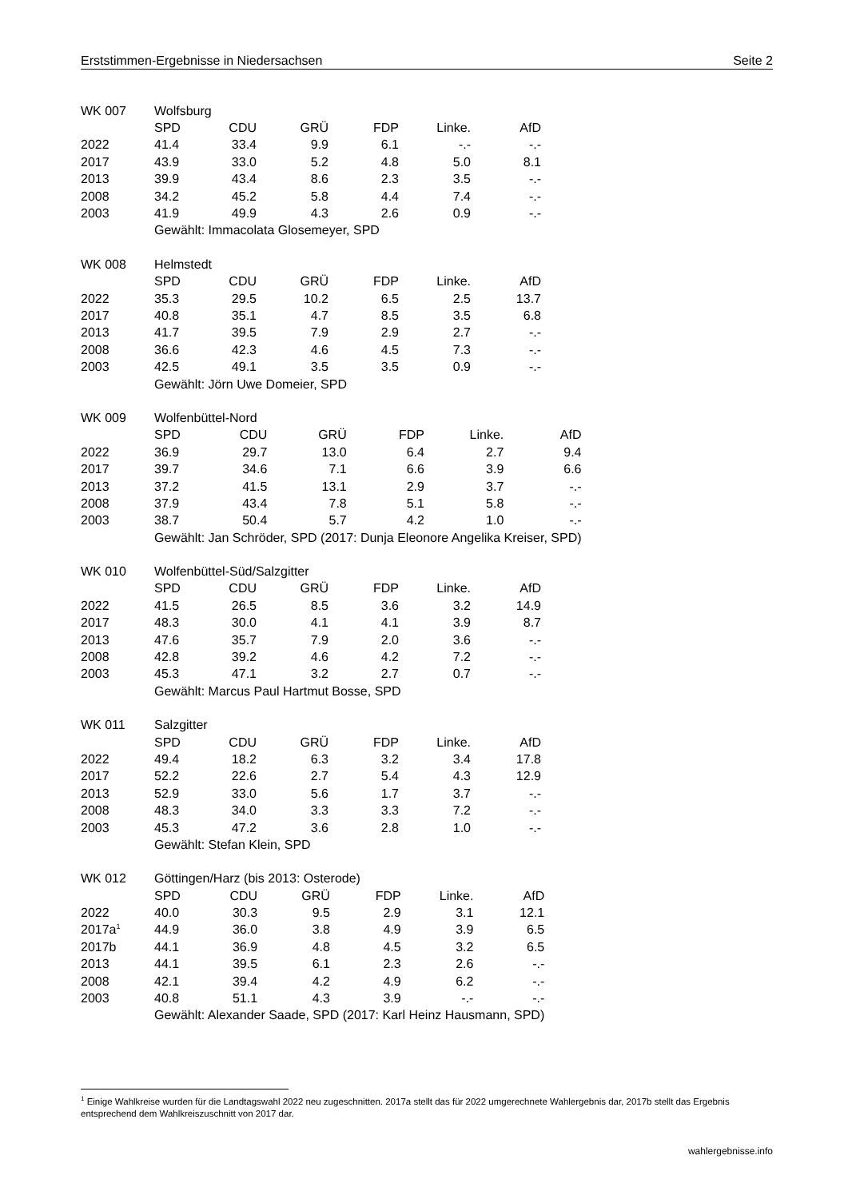Erststimmen-Ergebnisse in Niedersachsen Seite 2
| WK 007 | Wolfsburg | | | | | |
| | SPD | CDU | GRÜ | FDP | Linke. | AfD |
| 2022 | 41.4 | 33.4 | 9.9 | 6.1 | -.- | -.- |
| 2017 | 43.9 | 33.0 | 5.2 | 4.8 | 5.0 | 8.1 |
| 2013 | 39.9 | 43.4 | 8.6 | 2.3 | 3.5 | -.- |
| 2008 | 34.2 | 45.2 | 5.8 | 4.4 | 7.4 | -.- |
| 2003 | 41.9 | 49.9 | 4.3 | 2.6 | 0.9 | -.- |
| | Gewählt: Immacolata Glosemeyer, SPD | | | | | |
| WK 008 | Helmstedt | | | | | |
| | SPD | CDU | GRÜ | FDP | Linke. | AfD |
| 2022 | 35.3 | 29.5 | 10.2 | 6.5 | 2.5 | 13.7 |
| 2017 | 40.8 | 35.1 | 4.7 | 8.5 | 3.5 | 6.8 |
| 2013 | 41.7 | 39.5 | 7.9 | 2.9 | 2.7 | -.- |
| 2008 | 36.6 | 42.3 | 4.6 | 4.5 | 7.3 | -.- |
| 2003 | 42.5 | 49.1 | 3.5 | 3.5 | 0.9 | -.- |
| | Gewählt: Jörn Uwe Domeier, SPD | | | | | |
| WK 009 | Wolfenbüttel-Nord | | | | | |
| | SPD | CDU | GRÜ | FDP | Linke. | AfD |
| 2022 | 36.9 | 29.7 | 13.0 | 6.4 | 2.7 | 9.4 |
| 2017 | 39.7 | 34.6 | 7.1 | 6.6 | 3.9 | 6.6 |
| 2013 | 37.2 | 41.5 | 13.1 | 2.9 | 3.7 | -.- |
| 2008 | 37.9 | 43.4 | 7.8 | 5.1 | 5.8 | -.- |
| 2003 | 38.7 | 50.4 | 5.7 | 4.2 | 1.0 | -.- |
| | Gewählt: Jan Schröder, SPD (2017: Dunja Eleonore Angelika Kreiser, SPD) | | | | | |
| WK 010 | Wolfenbüttel-Süd/Salzgitter | | | | | |
| | SPD | CDU | GRÜ | FDP | Linke. | AfD |
| 2022 | 41.5 | 26.5 | 8.5 | 3.6 | 3.2 | 14.9 |
| 2017 | 48.3 | 30.0 | 4.1 | 4.1 | 3.9 | 8.7 |
| 2013 | 47.6 | 35.7 | 7.9 | 2.0 | 3.6 | -.- |
| 2008 | 42.8 | 39.2 | 4.6 | 4.2 | 7.2 | -.- |
| 2003 | 45.3 | 47.1 | 3.2 | 2.7 | 0.7 | -.- |
| | Gewählt: Marcus Paul Hartmut Bosse, SPD | | | | | |
| WK 011 | Salzgitter | | | | | |
| | SPD | CDU | GRÜ | FDP | Linke. | AfD |
| 2022 | 49.4 | 18.2 | 6.3 | 3.2 | 3.4 | 17.8 |
| 2017 | 52.2 | 22.6 | 2.7 | 5.4 | 4.3 | 12.9 |
| 2013 | 52.9 | 33.0 | 5.6 | 1.7 | 3.7 | -.- |
| 2008 | 48.3 | 34.0 | 3.3 | 3.3 | 7.2 | -.- |
| 2003 | 45.3 | 47.2 | 3.6 | 2.8 | 1.0 | -.- |
| | Gewählt: Stefan Klein, SPD | | | | | |
| WK 012 | Göttingen/Harz (bis 2013: Osterode) | | | | | |
| | SPD | CDU | GRÜ | FDP | Linke. | AfD |
| 2022 | 40.0 | 30.3 | 9.5 | 2.9 | 3.1 | 12.1 |
| 2017a<sup>1</sup> | 44.9 | 36.0 | 3.8 | 4.9 | 3.9 | 6.5 |
| 2017b | 44.1 | 36.9 | 4.8 | 4.5 | 3.2 | 6.5 |
| 2013 | 44.1 | 39.5 | 6.1 | 2.3 | 2.6 | -.- |
| 2008 | 42.1 | 39.4 | 4.2 | 4.9 | 6.2 | -.- |
| 2003 | 40.8 | 51.1 | 4.3 | 3.9 | -.- | -.- |
| | Gewählt: Alexander Saade, SPD (2017: Karl Heinz Hausmann, SPD) | | | | | |
<sup>1</sup> Einige Wahlkreise wurden für die Landtagswahl 2022 neu zugeschnitten. 2017a stellt das für 2022 umgerechnete Wahlergebnis dar, 2017b stellt das Ergebnis entsprechend dem Wahlkreiszuschnitt von 2017 dar.
wahlergebnisse.info